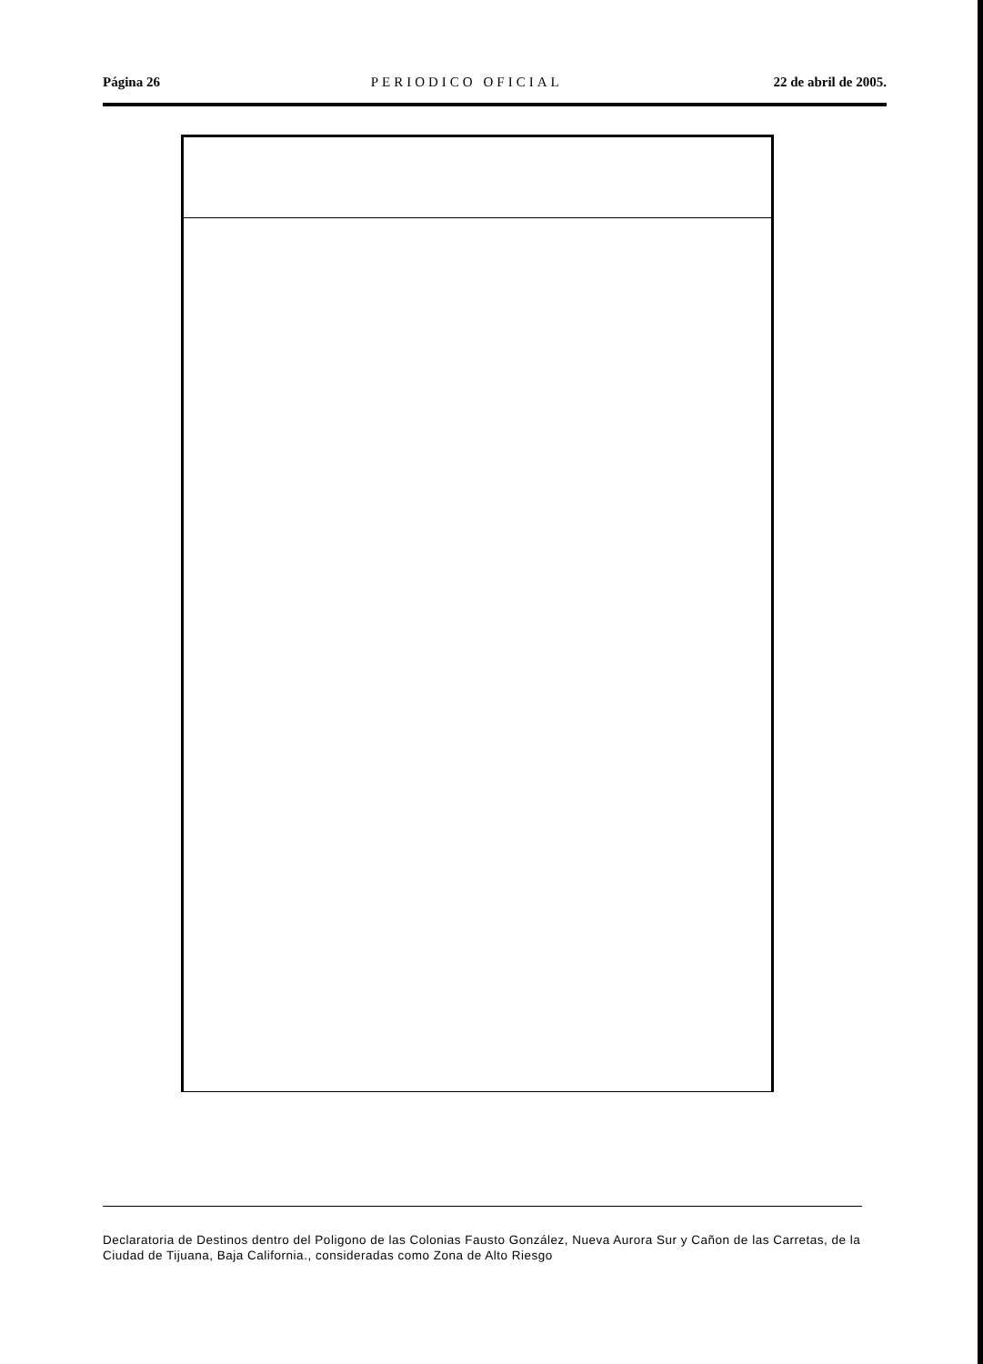Página 26 PERIODICO OFICIAL 22 de abril de 2005.
Declaratoria de Destinos dentro del Poligono de las Colonias Fausto González, Nueva Aurora Sur y Cañon de las Carretas, de la Ciudad de Tijuana, Baja California., consideradas como Zona de Alto Riesgo